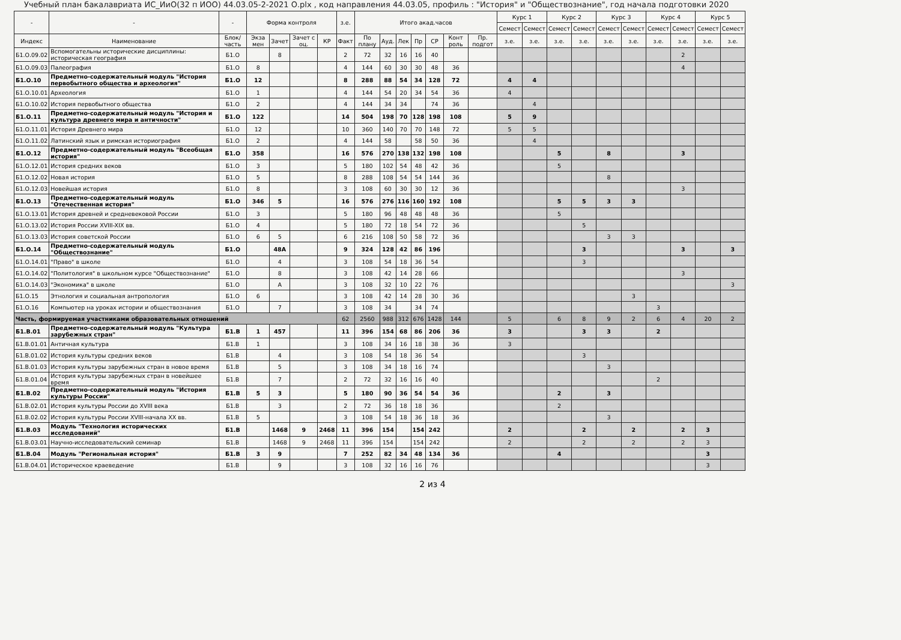Учебный план бакалавриата ИС_ИиО(32 п ИОО) 44.03.05-2-2021 О.plx , код направления 44.03.05, профиль : "История" и "Обществознание", год начала подготовки 2020
| - | - | - | Форма контроля | | | | з.е. | Итого акад.часов | | | | | | | Курс 1 | | Курс 2 | | Курс 3 | | Курс 4 | | Курс 5 | |
| --- | --- | --- | --- | --- | --- | --- | --- | --- | --- | --- | --- | --- | --- | --- | --- | --- | --- | --- | --- | --- | --- | --- | --- | --- |
| | | | | | | | | | | | | | | | Семест | Семест | Семест | Семест | Семест | Семест | Семест | Семест | Семест | Семест |
| Индекс | Наименование | Блок/ часть | Экза мен | Зачет | Зачет с оц. | КР | Факт | По плану | Ауд. | Лек | Пр | СР | Конт роль | Пр. подгот | з.е. | з.е. | з.е. | з.е. | з.е. | з.е. | з.е. | з.е. | з.е. | з.е. |
| Б1.О.09.02 | Вспомогательны исторические дисциплины: историческая география | Б1.О | | 8 | | | 2 | 72 | 32 | 16 | 16 | 40 | | | | | | | | | | 2 | | |
| Б1.О.09.03 | Палеография | Б1.О | 8 | | | | 4 | 144 | 60 | 30 | 30 | 48 | 36 | | | | | | | | | 4 | | |
| Б1.О.10 | Предметно-содержательный модуль "История первобытного общества и археология" | Б1.О | 12 | | | | 8 | 288 | 88 | 54 | 34 | 128 | 72 | | 4 | 4 | | | | | | | | |
| Б1.О.10.01 | Археология | Б1.О | 1 | | | | 4 | 144 | 54 | 20 | 34 | 54 | 36 | | 4 | | | | | | | | | |
| Б1.О.10.02 | История первобытного общества | Б1.О | 2 | | | | 4 | 144 | 34 | 34 | | 74 | 36 | | | 4 | | | | | | | | |
| Б1.О.11 | Предметно-содержательный модуль "История и культура древнего мира и античности" | Б1.О | 122 | | | | 14 | 504 | 198 | 70 | 128 | 198 | 108 | | 5 | 9 | | | | | | | | |
| Б1.О.11.01 | История Древнего мира | Б1.О | 12 | | | | 10 | 360 | 140 | 70 | 70 | 148 | 72 | | 5 | 5 | | | | | | | | |
| Б1.О.11.02 | Латинский язык и римская историография | Б1.О | 2 | | | | 4 | 144 | 58 | | 58 | 50 | 36 | | | 4 | | | | | | | | |
| Б1.О.12 | Предметно-содержательный модуль "Всеобщая история" | Б1.О | 358 | | | | 16 | 576 | 270 | 138 | 132 | 198 | 108 | | | | 5 | | 8 | | | 3 | | |
| Б1.О.12.01 | История средних веков | Б1.О | 3 | | | | 5 | 180 | 102 | 54 | 48 | 42 | 36 | | | | 5 | | | | | | | |
| Б1.О.12.02 | Новая история | Б1.О | 5 | | | | 8 | 288 | 108 | 54 | 54 | 144 | 36 | | | | | | 8 | | | | | |
| Б1.О.12.03 | Новейшая история | Б1.О | 8 | | | | 3 | 108 | 60 | 30 | 30 | 12 | 36 | | | | | | | | | 3 | | |
| Б1.О.13 | Предметно-содержательный модуль "Отечественная история" | Б1.О | 346 | 5 | | | 16 | 576 | 276 | 116 | 160 | 192 | 108 | | | | 5 | 5 | 3 | 3 | | | | |
| Б1.О.13.01 | История древней и средневековой России | Б1.О | 3 | | | | 5 | 180 | 96 | 48 | 48 | 48 | 36 | | | | 5 | | | | | | | |
| Б1.О.13.02 | История России XVIII-XIX вв. | Б1.О | 4 | | | | 5 | 180 | 72 | 18 | 54 | 72 | 36 | | | | | 5 | | | | | | |
| Б1.О.13.03 | История советской России | Б1.О | 6 | 5 | | | 6 | 216 | 108 | 50 | 58 | 72 | 36 | | | | | | 3 | 3 | | | | |
| Б1.О.14 | Предметно-содержательный модуль "Обществознание" | Б1.О | | 48А | | | 9 | 324 | 128 | 42 | 86 | 196 | | | | | | 3 | | | | 3 | | 3 |
| Б1.О.14.01 | "Право" в школе | Б1.О | | 4 | | | 3 | 108 | 54 | 18 | 36 | 54 | | | | | | 3 | | | | | | |
| Б1.О.14.02 | "Политология" в школьном курсе "Обществознание" | Б1.О | | 8 | | | 3 | 108 | 42 | 14 | 28 | 66 | | | | | | | | | | 3 | | |
| Б1.О.14.03 | "Экономика" в школе | Б1.О | | А | | | 3 | 108 | 32 | 10 | 22 | 76 | | | | | | | | | | | | 3 |
| Б1.О.15 | Этнология и социальная антропология | Б1.О | 6 | | | | 3 | 108 | 42 | 14 | 28 | 30 | 36 | | | | | | | 3 | | | | |
| Б1.О.16 | Компьютер на уроках истории и обществознания | Б1.О | | 7 | | | 3 | 108 | 34 | | 34 | 74 | | | | | | | | | 3 | | | |
| Часть, формируемая участниками образовательных отношений | | | | | | | 62 | 2560 | 988 | 312 | 676 | 1428 | 144 | | 5 | | 6 | 8 | 9 | 2 | 6 | 4 | 20 | 2 |
| Б1.В.01 | Предметно-содержательный модуль "Культура зарубежных стран" | Б1.В | 1 | 457 | | | 11 | 396 | 154 | 68 | 86 | 206 | 36 | | 3 | | | 3 | 3 | | 2 | | | |
| Б1.В.01.01 | Античная культура | Б1.В | 1 | | | | 3 | 108 | 34 | 16 | 18 | 38 | 36 | | 3 | | | | | | | | | |
| Б1.В.01.02 | История культуры средних веков | Б1.В | | 4 | | | 3 | 108 | 54 | 18 | 36 | 54 | | | | | | 3 | | | | | | |
| Б1.В.01.03 | История культуры зарубежных стран в новое время | Б1.В | | 5 | | | 3 | 108 | 34 | 18 | 16 | 74 | | | | | | | 3 | | | | | |
| Б1.В.01.04 | История культуры зарубежных стран в новейшее время | Б1.В | | 7 | | | 2 | 72 | 32 | 16 | 16 | 40 | | | | | | | | | 2 | | | |
| Б1.В.02 | Предметно-содержательный модуль "История культуры России" | Б1.В | 5 | 3 | | | 5 | 180 | 90 | 36 | 54 | 54 | 36 | | | | 2 | | 3 | | | | | |
| Б1.В.02.01 | История культуры России до XVIII века | Б1.В | | 3 | | | 2 | 72 | 36 | 18 | 18 | 36 | | | | | 2 | | | | | | | |
| Б1.В.02.02 | История культуры России XVIII-начала XX вв. | Б1.В | 5 | | | | 3 | 108 | 54 | 18 | 36 | 18 | 36 | | | | | | 3 | | | | | |
| Б1.В.03 | Модуль "Технология исторических исследований" | Б1.В | | 1468 | 9 | 2468 | 11 | 396 | 154 | | 154 | 242 | | | 2 | | | 2 | | 2 | | 2 | 3 | |
| Б1.В.03.01 | Научно-исследовательский семинар | Б1.В | | 1468 | 9 | 2468 | 11 | 396 | 154 | | 154 | 242 | | | 2 | | | 2 | | 2 | | 2 | 3 | |
| Б1.В.04 | Модуль "Региональная история" | Б1.В | 3 | 9 | | | 7 | 252 | 82 | 34 | 48 | 134 | 36 | | | | 4 | | | | | | 3 | |
| Б1.В.04.01 | Историческое краеведение | Б1.В | | 9 | | | 3 | 108 | 32 | 16 | 16 | 76 | | | | | | | | | | | 3 | |
2 из 4